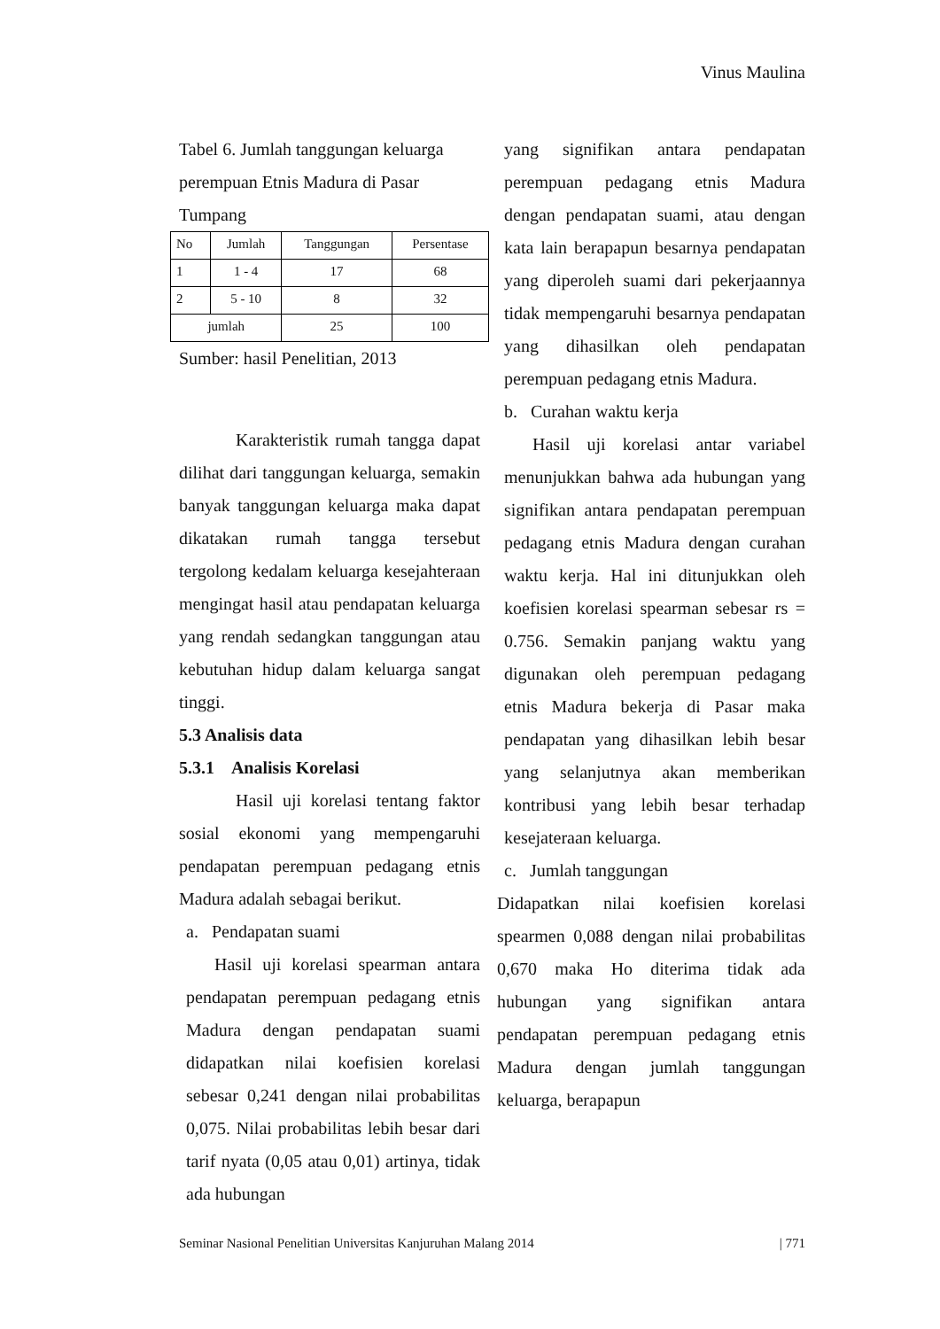Vinus Maulina
Tabel 6. Jumlah tanggungan keluarga perempuan Etnis Madura di Pasar Tumpang
| No | Jumlah | Tanggungan | Persentase |
| 1 | 1 - 4 | 17 | 68 |
| 2 | 5 - 10 | 8 | 32 |
| jumlah | | 25 | 100 |
Sumber: hasil Penelitian, 2013
Karakteristik rumah tangga dapat dilihat dari tanggungan keluarga, semakin banyak tanggungan keluarga maka dapat dikatakan rumah tangga tersebut tergolong kedalam keluarga kesejahteraan mengingat hasil atau pendapatan keluarga yang rendah sedangkan tanggungan atau kebutuhan hidup dalam keluarga sangat tinggi.
5.3 Analisis data
5.3.1 Analisis Korelasi
Hasil uji korelasi tentang faktor sosial ekonomi yang mempengaruhi pendapatan perempuan pedagang etnis Madura adalah sebagai berikut.
a. Pendapatan suami
Hasil uji korelasi spearman antara pendapatan perempuan pedagang etnis Madura dengan pendapatan suami didapatkan nilai koefisien korelasi sebesar 0,241 dengan nilai probabilitas 0,075. Nilai probabilitas lebih besar dari tarif nyata (0,05 atau 0,01) artinya, tidak ada hubungan
yang signifikan antara pendapatan perempuan pedagang etnis Madura dengan pendapatan suami, atau dengan kata lain berapapun besarnya pendapatan yang diperoleh suami dari pekerjaannya tidak mempengaruhi besarnya pendapatan yang dihasilkan oleh pendapatan perempuan pedagang etnis Madura.
b. Curahan waktu kerja
Hasil uji korelasi antar variabel menunjukkan bahwa ada hubungan yang signifikan antara pendapatan perempuan pedagang etnis Madura dengan curahan waktu kerja. Hal ini ditunjukkan oleh koefisien korelasi spearman sebesar rs = 0.756. Semakin panjang waktu yang digunakan oleh perempuan pedagang etnis Madura bekerja di Pasar maka pendapatan yang dihasilkan lebih besar yang selanjutnya akan memberikan kontribusi yang lebih besar terhadap kesejateraan keluarga.
c. Jumlah tanggungan
Didapatkan nilai koefisien korelasi spearmen 0,088 dengan nilai probabilitas 0,670 maka Ho diterima tidak ada hubungan yang signifikan antara pendapatan perempuan pedagang etnis Madura dengan jumlah tanggungan keluarga, berapapun
Seminar Nasional Penelitian Universitas Kanjuruhan Malang 2014 | 771